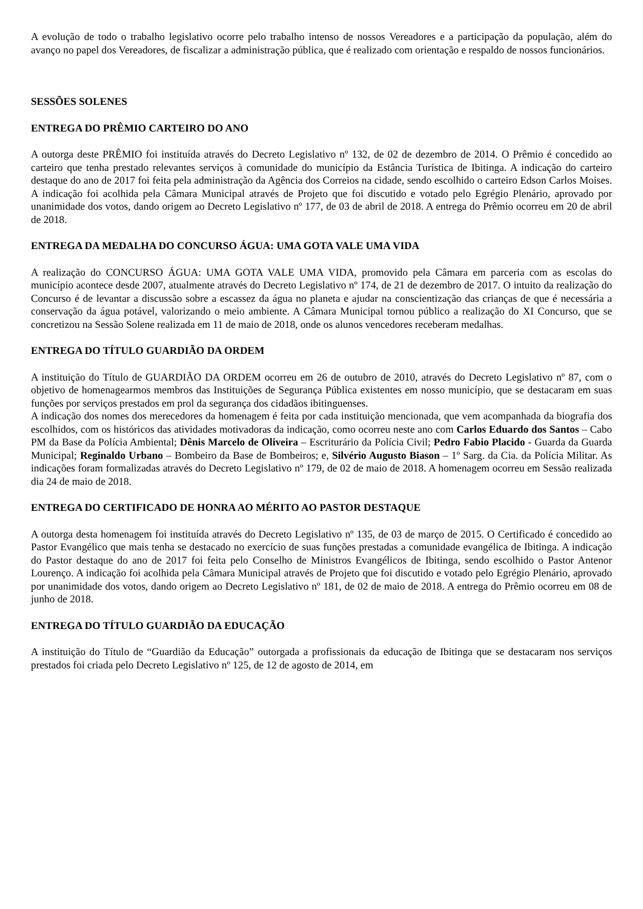A evolução de todo o trabalho legislativo ocorre pelo trabalho intenso de nossos Vereadores e a participação da população, além do avanço no papel dos Vereadores, de fiscalizar a administração pública, que é realizado com orientação e respaldo de nossos funcionários.
SESSÕES SOLENES
ENTREGA DO PRÊMIO CARTEIRO DO ANO
A outorga deste PRÊMIO foi instituída através do Decreto Legislativo nº 132, de 02 de dezembro de 2014. O Prêmio é concedido ao carteiro que tenha prestado relevantes serviços à comunidade do município da Estância Turística de Ibitinga. A indicação do carteiro destaque do ano de 2017 foi feita pela administração da Agência dos Correios na cidade, sendo escolhido o carteiro Edson Carlos Moises. A indicação foi acolhida pela Câmara Municipal através de Projeto que foi discutido e votado pelo Egrégio Plenário, aprovado por unanimidade dos votos, dando origem ao Decreto Legislativo nº 177, de 03 de abril de 2018. A entrega do Prêmio ocorreu em 20 de abril de 2018.
ENTREGA DA MEDALHA DO CONCURSO ÁGUA: UMA GOTA VALE UMA VIDA
A realização do CONCURSO ÁGUA: UMA GOTA VALE UMA VIDA, promovido pela Câmara em parceria com as escolas do município acontece desde 2007, atualmente através do Decreto Legislativo nº 174, de 21 de dezembro de 2017. O intuito da realização do Concurso é de levantar a discussão sobre a escassez da água no planeta e ajudar na conscientização das crianças de que é necessária a conservação da água potável, valorizando o meio ambiente. A Câmara Municipal tornou público a realização do XI Concurso, que se concretizou na Sessão Solene realizada em 11 de maio de 2018, onde os alunos vencedores receberam medalhas.
ENTREGA DO TÍTULO GUARDIÃO DA ORDEM
A instituição do Título de GUARDIÃO DA ORDEM ocorreu em 26 de outubro de 2010, através do Decreto Legislativo nº 87, com o objetivo de homenagearmos membros das Instituições de Segurança Pública existentes em nosso município, que se destacaram em suas funções por serviços prestados em prol da segurança dos cidadãos ibitinguenses.
A indicação dos nomes dos merecedores da homenagem é feita por cada instituição mencionada, que vem acompanhada da biografia dos escolhidos, com os históricos das atividades motivadoras da indicação, como ocorreu neste ano com Carlos Eduardo dos Santos – Cabo PM da Base da Polícia Ambiental; Dênis Marcelo de Oliveira – Escriturário da Polícia Civil; Pedro Fabio Placido - Guarda da Guarda Municipal; Reginaldo Urbano – Bombeiro da Base de Bombeiros; e, Silvério Augusto Biason – 1º Sarg. da Cia. da Polícia Militar. As indicações foram formalizadas através do Decreto Legislativo nº 179, de 02 de maio de 2018. A homenagem ocorreu em Sessão realizada dia 24 de maio de 2018.
ENTREGA DO CERTIFICADO DE HONRA AO MÉRITO AO PASTOR DESTAQUE
A outorga desta homenagem foi instituída através do Decreto Legislativo nº 135, de 03 de março de 2015. O Certificado é concedido ao Pastor Evangélico que mais tenha se destacado no exercício de suas funções prestadas a comunidade evangélica de Ibitinga. A indicação do Pastor destaque do ano de 2017 foi feita pelo Conselho de Ministros Evangélicos de Ibitinga, sendo escolhido o Pastor Antenor Lourenço. A indicação foi acolhida pela Câmara Municipal através de Projeto que foi discutido e votado pelo Egrégio Plenário, aprovado por unanimidade dos votos, dando origem ao Decreto Legislativo nº 181, de 02 de maio de 2018. A entrega do Prêmio ocorreu em 08 de junho de 2018.
ENTREGA DO TÍTULO GUARDIÃO DA EDUCAÇÃO
A instituição do Título de “Guardião da Educação” outorgada a profissionais da educação de Ibitinga que se destacaram nos serviços prestados foi criada pelo Decreto Legislativo nº 125, de 12 de agosto de 2014, em